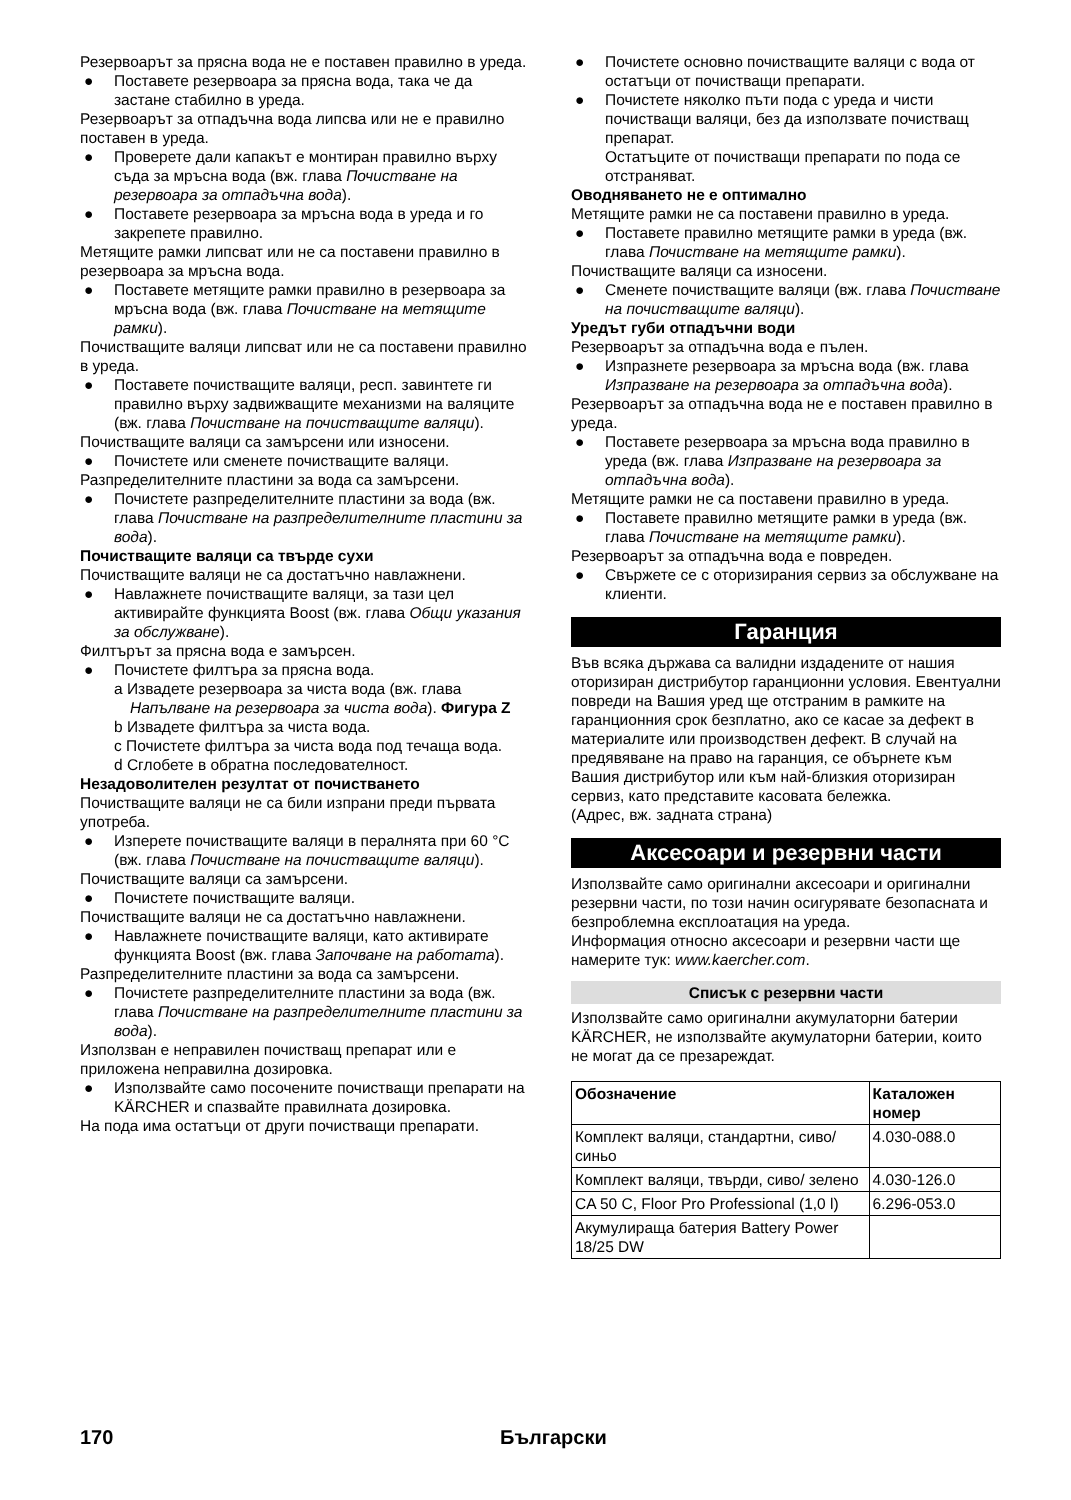Резервоарът за прясна вода не е поставен правилно в уреда.
● Поставете резервоара за прясна вода, така че да застане стабилно в уреда.
Резервоарът за отпадъчна вода липсва или не е правилно поставен в уреда.
● Проверете дали капакът е монтиран правилно върху съда за мръсна вода (вж. глава Почистване на резервоара за отпадъчна вода).
● Поставете резервоара за мръсна вода в уреда и го закрепете правилно.
Метящите рамки липсват или не са поставени правилно в резервоара за мръсна вода.
● Поставете метящите рамки правилно в резервоара за мръсна вода (вж. глава Почистване на метящите рамки).
Почистващите валяци липсват или не са поставени правилно в уреда.
● Поставете почистващите валяци, респ. завинтете ги правилно върху задвижващите механизми на валяците (вж. глава Почистване на почистващите валяци).
Почистващите валяци са замърсени или износени.
● Почистете или сменете почистващите валяци.
Разпределителните пластини за вода са замърсени.
● Почистете разпределителните пластини за вода (вж. глава Почистване на разпределителните пластини за вода).
Почистващите валяци са твърде сухи
Почистващите валяци не са достатъчно навлажнени.
● Навлажнете почистващите валяци, за тази цел активирайте функцията Boost (вж. глава Общи указания за обслужване).
Филтърът за прясна вода е замърсен.
● Почистете филтъра за прясна вода.
a Извадете резервоара за чиста вода (вж. глава Напълване на резервоара за чиста вода). Фигура Z
b Извадете филтъра за чиста вода.
c Почистете филтъра за чиста вода под течаща вода.
d Сглобете в обратна последователност.
Незадоволителен резултат от почистването
Почистващите валяци не са били изпрани преди първата употреба.
● Изперете почистващите валяци в пералнята при 60 °C (вж. глава Почистване на почистващите валяци).
Почистващите валяци са замърсени.
● Почистете почистващите валяци.
Почистващите валяци не са достатъчно навлажнени.
● Навлажнете почистващите валяци, като активирате функцията Boost (вж. глава Започване на работата).
Разпределителните пластини за вода са замърсени.
● Почистете разпределителните пластини за вода (вж. глава Почистване на разпределителните пластини за вода).
Използван е неправилен почистващ препарат или е приложена неправилна дозировка.
● Използвайте само посочените почистващи препарати на KÄRCHER и спазвайте правилната дозировка.
На пода има остатъци от други почистващи препарати.
● Почистете основно почистващите валяци с вода от остатъци от почистващи препарати.
● Почистете няколко пъти пода с уреда и чисти почистващи валяци, без да използвате почистващ препарат.
Остатъците от почистващи препарати по пода се отстраняват.
Оводняването не е оптимално
Метящите рамки не са поставени правилно в уреда.
● Поставете правилно метящите рамки в уреда (вж. глава Почистване на метящите рамки).
Почистващите валяци са износени.
● Сменете почистващите валяци (вж. глава Почистване на почистващите валяци).
Уредът губи отпадъчни води
Резервоарът за отпадъчна вода е пълен.
● Изпразнете резервоара за мръсна вода (вж. глава Изпразване на резервоара за отпадъчна вода).
Резервоарът за отпадъчна вода не е поставен правилно в уреда.
● Поставете резервоара за мръсна вода правилно в уреда (вж. глава Изпразване на резервоара за отпадъчна вода).
Метящите рамки не са поставени правилно в уреда.
● Поставете правилно метящите рамки в уреда (вж. глава Почистване на метящите рамки).
Резервоарът за отпадъчна вода е повреден.
● Свържете се с оторизирания сервиз за обслужване на клиенти.
Гаранция
Във всяка държава са валидни издадените от нашия оторизиран дистрибутор гаранционни условия. Евентуални повреди на Вашия уред ще отстраним в рамките на гаранционния срок безплатно, ако се касае за дефект в материалите или производствен дефект. В случай на предявяване на право на гаранция, се обърнете към Вашия дистрибутор или към най-близкия оторизиран сервиз, като представите касовата бележка.
(Адрес, вж. задната страна)
Аксесоари и резервни части
Използвайте само оригинални аксесоари и оригинални резервни части, по този начин осигурявате безопасната и безпроблемна експлоатация на уреда.
Информация относно аксесоари и резервни части ще намерите тук: www.kaercher.com.
Списък с резервни части
Използвайте само оригинални акумулаторни батерии KÄRCHER, не използвайте акумулаторни батерии, които не могат да се презареждат.
| Обозначение | Каталожен номер |
| --- | --- |
| Комплект валяци, стандартни, сиво/синьо | 4.030-088.0 |
| Комплект валяци, твърди, сиво/ зелено | 4.030-126.0 |
| CA 50 C, Floor Pro Professional (1,0 l) | 6.296-053.0 |
| Акумулираща батерия Battery Power 18/25 DW | |
170 Български